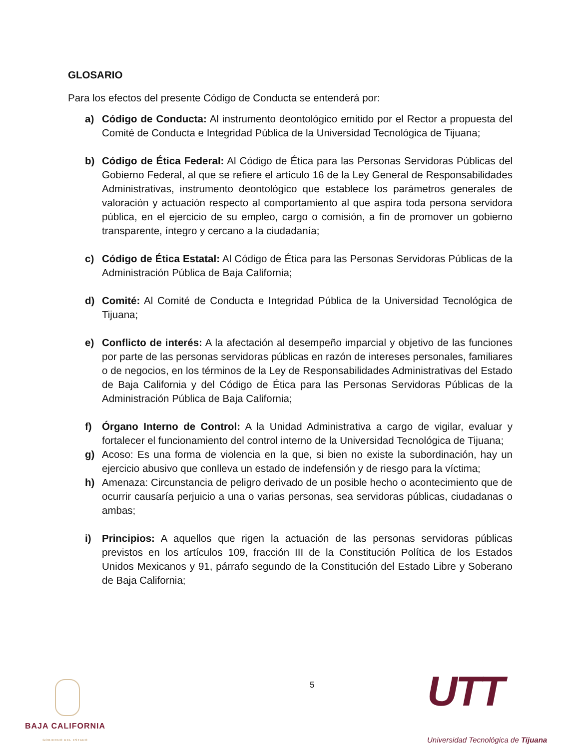GLOSARIO
Para los efectos del presente Código de Conducta se entenderá por:
a) Código de Conducta: Al instrumento deontológico emitido por el Rector a propuesta del Comité de Conducta e Integridad Pública de la Universidad Tecnológica de Tijuana;
b) Código de Ética Federal: Al Código de Ética para las Personas Servidoras Públicas del Gobierno Federal, al que se refiere el artículo 16 de la Ley General de Responsabilidades Administrativas, instrumento deontológico que establece los parámetros generales de valoración y actuación respecto al comportamiento al que aspira toda persona servidora pública, en el ejercicio de su empleo, cargo o comisión, a fin de promover un gobierno transparente, íntegro y cercano a la ciudadanía;
c) Código de Ética Estatal: Al Código de Ética para las Personas Servidoras Públicas de la Administración Pública de Baja California;
d) Comité: Al Comité de Conducta e Integridad Pública de la Universidad Tecnológica de Tijuana;
e) Conflicto de interés: A la afectación al desempeño imparcial y objetivo de las funciones por parte de las personas servidoras públicas en razón de intereses personales, familiares o de negocios, en los términos de la Ley de Responsabilidades Administrativas del Estado de Baja California y del Código de Ética para las Personas Servidoras Públicas de la Administración Pública de Baja California;
f) Órgano Interno de Control: A la Unidad Administrativa a cargo de vigilar, evaluar y fortalecer el funcionamiento del control interno de la Universidad Tecnológica de Tijuana;
g) Acoso: Es una forma de violencia en la que, si bien no existe la subordinación, hay un ejercicio abusivo que conlleva un estado de indefensión y de riesgo para la víctima;
h) Amenaza: Circunstancia de peligro derivado de un posible hecho o acontecimiento que de ocurrir causaría perjuicio a una o varias personas, sea servidoras públicas, ciudadanas o ambas;
i) Principios: A aquellos que rigen la actuación de las personas servidoras públicas previstos en los artículos 109, fracción III de la Constitución Política de los Estados Unidos Mexicanos y 91, párrafo segundo de la Constitución del Estado Libre y Soberano de Baja California;
BAJA CALIFORNIA
GOBIERNO DEL ESTADO
5
UTT
Universidad Tecnológica de Tijuana